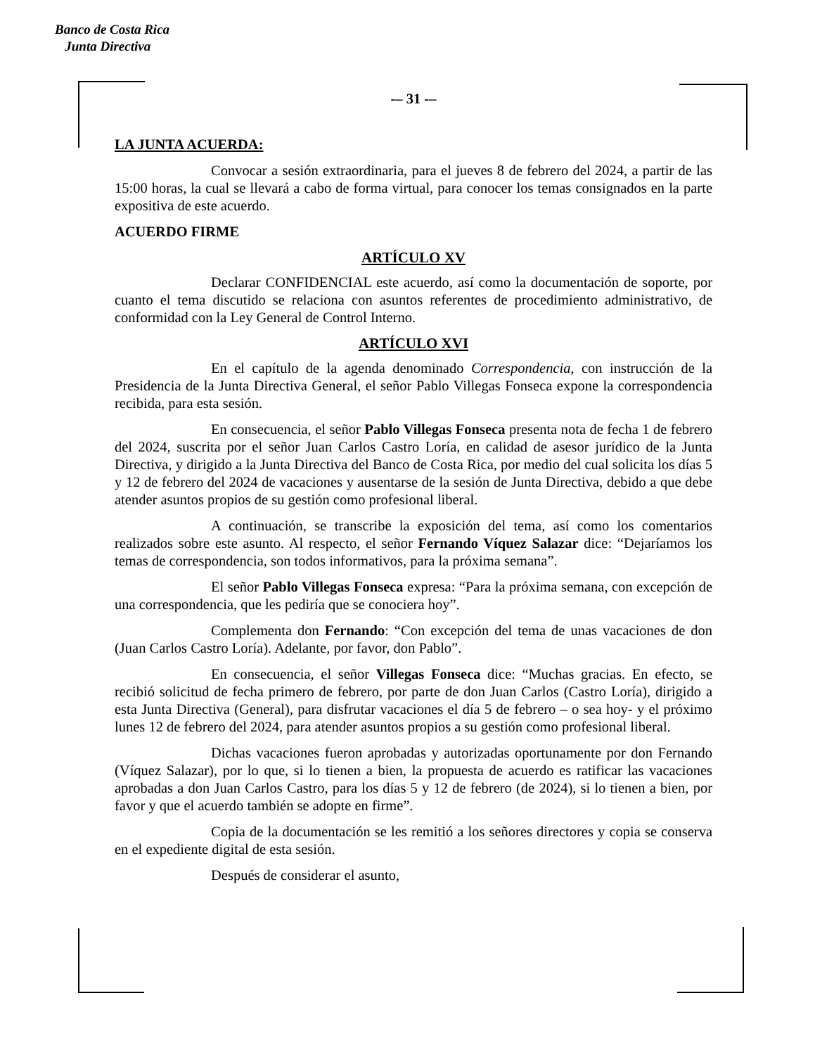Banco de Costa Rica
Junta Directiva
-– 31 -–
LA JUNTA ACUERDA:
Convocar a sesión extraordinaria, para el jueves 8 de febrero del 2024, a partir de las 15:00 horas, la cual se llevará a cabo de forma virtual, para conocer los temas consignados en la parte expositiva de este acuerdo.
ACUERDO FIRME
ARTÍCULO XV
Declarar CONFIDENCIAL este acuerdo, así como la documentación de soporte, por cuanto el tema discutido se relaciona con asuntos referentes de procedimiento administrativo, de conformidad con la Ley General de Control Interno.
ARTÍCULO XVI
En el capítulo de la agenda denominado Correspondencia, con instrucción de la Presidencia de la Junta Directiva General, el señor Pablo Villegas Fonseca expone la correspondencia recibida, para esta sesión.
En consecuencia, el señor Pablo Villegas Fonseca presenta nota de fecha 1 de febrero del 2024, suscrita por el señor Juan Carlos Castro Loría, en calidad de asesor jurídico de la Junta Directiva, y dirigido a la Junta Directiva del Banco de Costa Rica, por medio del cual solicita los días 5 y 12 de febrero del 2024 de vacaciones y ausentarse de la sesión de Junta Directiva, debido a que debe atender asuntos propios de su gestión como profesional liberal.
A continuación, se transcribe la exposición del tema, así como los comentarios realizados sobre este asunto. Al respecto, el señor Fernando Víquez Salazar dice: “Dejaríamos los temas de correspondencia, son todos informativos, para la próxima semana”.
El señor Pablo Villegas Fonseca expresa: “Para la próxima semana, con excepción de una correspondencia, que les pediría que se conociera hoy”.
Complementa don Fernando: “Con excepción del tema de unas vacaciones de don (Juan Carlos Castro Loría). Adelante, por favor, don Pablo”.
En consecuencia, el señor Villegas Fonseca dice: “Muchas gracias. En efecto, se recibió solicitud de fecha primero de febrero, por parte de don Juan Carlos (Castro Loría), dirigido a esta Junta Directiva (General), para disfrutar vacaciones el día 5 de febrero – o sea hoy- y el próximo lunes 12 de febrero del 2024, para atender asuntos propios a su gestión como profesional liberal.
Dichas vacaciones fueron aprobadas y autorizadas oportunamente por don Fernando (Víquez Salazar), por lo que, si lo tienen a bien, la propuesta de acuerdo es ratificar las vacaciones aprobadas a don Juan Carlos Castro, para los días 5 y 12 de febrero (de 2024), si lo tienen a bien, por favor y que el acuerdo también se adopte en firme”.
Copia de la documentación se les remitió a los señores directores y copia se conserva en el expediente digital de esta sesión.
Después de considerar el asunto,